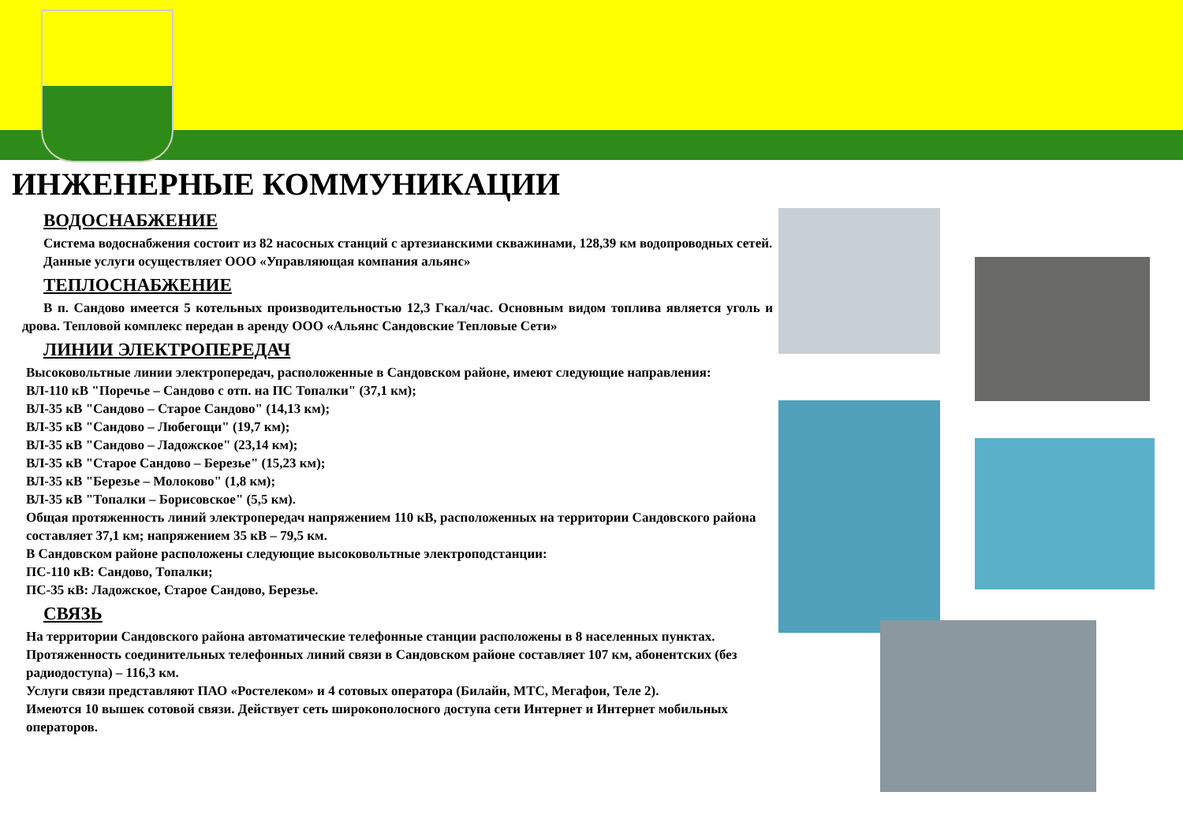ИНЖЕНЕРНЫЕ КОММУНИКАЦИИ
ВОДОСНАБЖЕНИЕ
Система водоснабжения состоит из 82 насосных станций с артезианскими скважинами, 128,39 км водопроводных сетей.
Данные услуги осуществляет ООО «Управляющая компания альянс»
ТЕПЛОСНАБЖЕНИЕ
В п. Сандово имеется 5 котельных производительностью 12,3 Гкал/час. Основным видом топлива является уголь и дрова. Тепловой комплекс передан в аренду ООО «Альянс Сандовские Тепловые Сети»
ЛИНИИ ЭЛЕКТРОПЕРЕДАЧ
Высоковольтные линии электропередач, расположенные в Сандовском районе, имеют следующие направления:
ВЛ-110 кВ "Поречье – Сандово с отп. на ПС Топалки" (37,1 км);
ВЛ-35 кВ "Сандово – Старое Сандово" (14,13 км);
ВЛ-35 кВ "Сандово – Любегощи" (19,7 км);
ВЛ-35 кВ "Сандово – Ладожское" (23,14 км);
ВЛ-35 кВ "Старое Сандово – Березье" (15,23 км);
ВЛ-35 кВ "Березье – Молоково" (1,8 км);
ВЛ-35 кВ "Топалки – Борисовское" (5,5 км).
Общая протяженность линий электропередач напряжением 110 кВ, расположенных на территории Сандовского района составляет 37,1 км; напряжением 35 кВ – 79,5 км.
В Сандовском районе расположены следующие высоковольтные электроподстанции:
ПС-110 кВ: Сандово, Топалки;
ПС-35 кВ: Ладожское, Старое Сандово, Березье.
СВЯЗЬ
На территории Сандовского района автоматические телефонные станции расположены в 8 населенных пунктах.
Протяженность соединительных телефонных линий связи в Сандовском районе составляет 107 км, абонентских (без радиодоступа) – 116,3 км.
Услуги связи представляют ПАО «Ростелеком» и 4 сотовых оператора (Билайн, МТС, Мегафон, Теле 2).
Имеются 10 вышек сотовой связи. Действует сеть широкополосного доступа сети Интернет и Интернет мобильных операторов.